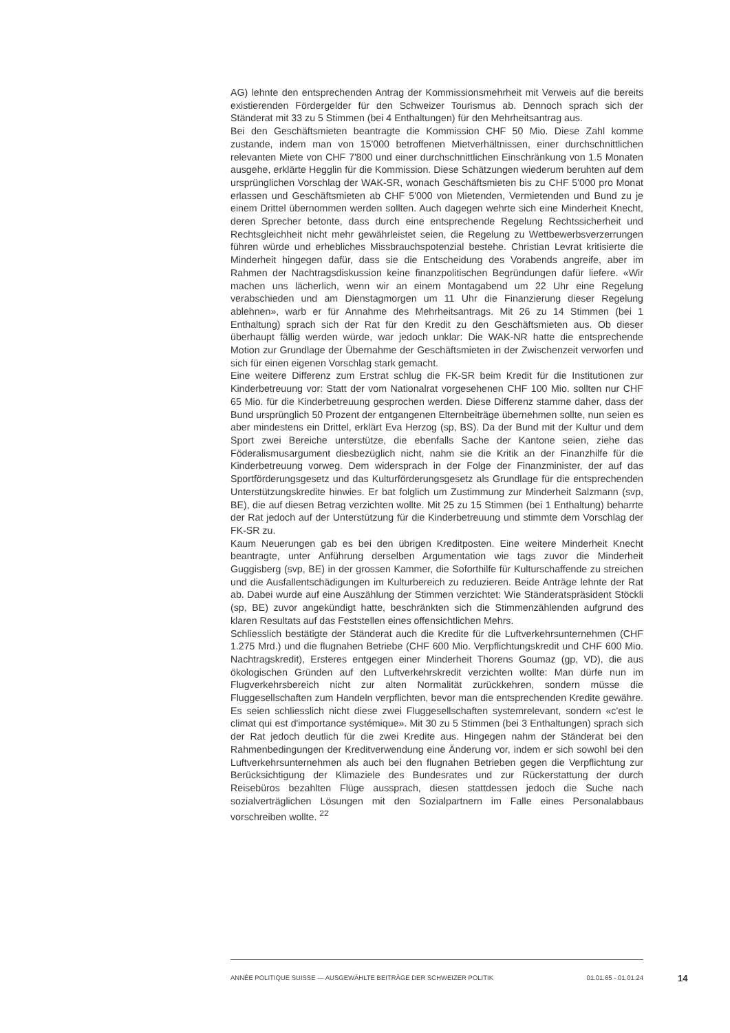AG) lehnte den entsprechenden Antrag der Kommissionsmehrheit mit Verweis auf die bereits existierenden Fördergelder für den Schweizer Tourismus ab. Dennoch sprach sich der Ständerat mit 33 zu 5 Stimmen (bei 4 Enthaltungen) für den Mehrheitsantrag aus.
Bei den Geschäftsmieten beantragte die Kommission CHF 50 Mio. Diese Zahl komme zustande, indem man von 15'000 betroffenen Mietverhältnissen, einer durchschnittlichen relevanten Miete von CHF 7'800 und einer durchschnittlichen Einschränkung von 1.5 Monaten ausgehe, erklärte Hegglin für die Kommission. Diese Schätzungen wiederum beruhten auf dem ursprünglichen Vorschlag der WAK-SR, wonach Geschäftsmieten bis zu CHF 5'000 pro Monat erlassen und Geschäftsmieten ab CHF 5'000 von Mietenden, Vermietenden und Bund zu je einem Drittel übernommen werden sollten. Auch dagegen wehrte sich eine Minderheit Knecht, deren Sprecher betonte, dass durch eine entsprechende Regelung Rechtssicherheit und Rechtsgleichheit nicht mehr gewährleistet seien, die Regelung zu Wettbewerbsverzerrungen führen würde und erhebliches Missbrauchspotenzial bestehe. Christian Levrat kritisierte die Minderheit hingegen dafür, dass sie die Entscheidung des Vorabends angreife, aber im Rahmen der Nachtragsdiskussion keine finanzpolitischen Begründungen dafür liefere. «Wir machen uns lächerlich, wenn wir an einem Montagabend um 22 Uhr eine Regelung verabschieden und am Dienstagmorgen um 11 Uhr die Finanzierung dieser Regelung ablehnen», warb er für Annahme des Mehrheitsantrags. Mit 26 zu 14 Stimmen (bei 1 Enthaltung) sprach sich der Rat für den Kredit zu den Geschäftsmieten aus. Ob dieser überhaupt fällig werden würde, war jedoch unklar: Die WAK-NR hatte die entsprechende Motion zur Grundlage der Übernahme der Geschäftsmieten in der Zwischenzeit verworfen und sich für einen eigenen Vorschlag stark gemacht.
Eine weitere Differenz zum Erstrat schlug die FK-SR beim Kredit für die Institutionen zur Kinderbetreuung vor: Statt der vom Nationalrat vorgesehenen CHF 100 Mio. sollten nur CHF 65 Mio. für die Kinderbetreuung gesprochen werden. Diese Differenz stamme daher, dass der Bund ursprünglich 50 Prozent der entgangenen Elternbeiträge übernehmen sollte, nun seien es aber mindestens ein Drittel, erklärt Eva Herzog (sp, BS). Da der Bund mit der Kultur und dem Sport zwei Bereiche unterstütze, die ebenfalls Sache der Kantone seien, ziehe das Föderalismusargument diesbezüglich nicht, nahm sie die Kritik an der Finanzhilfe für die Kinderbetreuung vorweg. Dem widersprach in der Folge der Finanzminister, der auf das Sportförderungsgesetz und das Kulturförderungsgesetz als Grundlage für die entsprechenden Unterstützungskredite hinwies. Er bat folglich um Zustimmung zur Minderheit Salzmann (svp, BE), die auf diesen Betrag verzichten wollte. Mit 25 zu 15 Stimmen (bei 1 Enthaltung) beharrte der Rat jedoch auf der Unterstützung für die Kinderbetreuung und stimmte dem Vorschlag der FK-SR zu.
Kaum Neuerungen gab es bei den übrigen Kreditposten. Eine weitere Minderheit Knecht beantragte, unter Anführung derselben Argumentation wie tags zuvor die Minderheit Guggisberg (svp, BE) in der grossen Kammer, die Soforthilfe für Kulturschaffende zu streichen und die Ausfallentschädigungen im Kulturbereich zu reduzieren. Beide Anträge lehnte der Rat ab. Dabei wurde auf eine Auszählung der Stimmen verzichtet: Wie Ständeratspräsident Stöckli (sp, BE) zuvor angekündigt hatte, beschränkten sich die Stimmenzählenden aufgrund des klaren Resultats auf das Feststellen eines offensichtlichen Mehrs.
Schliesslich bestätigte der Ständerat auch die Kredite für die Luftverkehrsunternehmen (CHF 1.275 Mrd.) und die flugnahen Betriebe (CHF 600 Mio. Verpflichtungskredit und CHF 600 Mio. Nachtragskredit), Ersteres entgegen einer Minderheit Thorens Goumaz (gp, VD), die aus ökologischen Gründen auf den Luftverkehrskredit verzichten wollte: Man dürfe nun im Flugverkehrsbereich nicht zur alten Normalität zurückkehren, sondern müsse die Fluggesellschaften zum Handeln verpflichten, bevor man die entsprechenden Kredite gewähre. Es seien schliesslich nicht diese zwei Fluggesellschaften systemrelevant, sondern «c'est le climat qui est d'importance systémique». Mit 30 zu 5 Stimmen (bei 3 Enthaltungen) sprach sich der Rat jedoch deutlich für die zwei Kredite aus. Hingegen nahm der Ständerat bei den Rahmenbedingungen der Kreditverwendung eine Änderung vor, indem er sich sowohl bei den Luftverkehrsunternehmen als auch bei den flugnahen Betrieben gegen die Verpflichtung zur Berücksichtigung der Klimaziele des Bundesrates und zur Rückerstattung der durch Reisebüros bezahlten Flüge aussprach, diesen stattdessen jedoch die Suche nach sozialverträglichen Lösungen mit den Sozialpartnern im Falle eines Personalabbaus vorschreiben wollte. <sup>22</sup>
ANNÉE POLITIQUE SUISSE — AUSGEWÄHLTE BEITRÄGE DER SCHWEIZER POLITIK 01.01.65 - 01.01.24
14